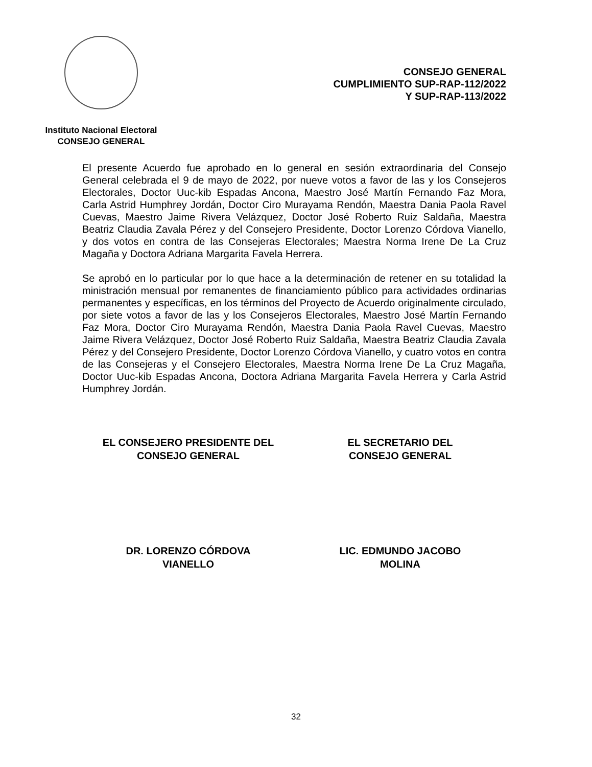Instituto Nacional Electoral
CONSEJO GENERAL
CONSEJO GENERAL
CUMPLIMIENTO SUP-RAP-112/2022
Y SUP-RAP-113/2022
El presente Acuerdo fue aprobado en lo general en sesión extraordinaria del Consejo General celebrada el 9 de mayo de 2022, por nueve votos a favor de las y los Consejeros Electorales, Doctor Uuc-kib Espadas Ancona, Maestro José Martín Fernando Faz Mora, Carla Astrid Humphrey Jordán, Doctor Ciro Murayama Rendón, Maestra Dania Paola Ravel Cuevas, Maestro Jaime Rivera Velázquez, Doctor José Roberto Ruiz Saldaña, Maestra Beatriz Claudia Zavala Pérez y del Consejero Presidente, Doctor Lorenzo Córdova Vianello, y dos votos en contra de las Consejeras Electorales; Maestra Norma Irene De La Cruz Magaña y Doctora Adriana Margarita Favela Herrera.
Se aprobó en lo particular por lo que hace a la determinación de retener en su totalidad la ministración mensual por remanentes de financiamiento público para actividades ordinarias permanentes y específicas, en los términos del Proyecto de Acuerdo originalmente circulado, por siete votos a favor de las y los Consejeros Electorales, Maestro José Martín Fernando Faz Mora, Doctor Ciro Murayama Rendón, Maestra Dania Paola Ravel Cuevas, Maestro Jaime Rivera Velázquez, Doctor José Roberto Ruiz Saldaña, Maestra Beatriz Claudia Zavala Pérez y del Consejero Presidente, Doctor Lorenzo Córdova Vianello, y cuatro votos en contra de las Consejeras y el Consejero Electorales, Maestra Norma Irene De La Cruz Magaña, Doctor Uuc-kib Espadas Ancona, Doctora Adriana Margarita Favela Herrera y Carla Astrid Humphrey Jordán.
EL CONSEJERO PRESIDENTE DEL CONSEJO GENERAL
DR. LORENZO CÓRDOVA
VIANELLO
EL SECRETARIO DEL
CONSEJO GENERAL
LIC. EDMUNDO JACOBO
MOLINA
32